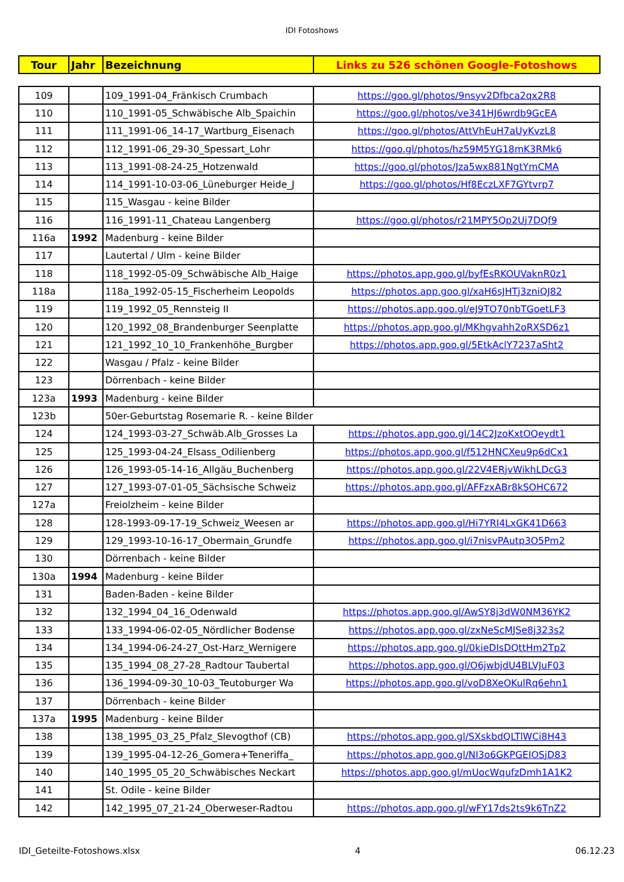IDI Fotoshows
| Tour | Jahr | Bezeichnung | Links zu 526 schönen Google-Fotoshows |
| --- | --- | --- | --- |
| 109 | | 109_1991-04_Fränkisch Crumbach | https://goo.gl/photos/9nsyv2Dfbca2qx2R8 |
| 110 | | 110_1991-05_Schwäbische Alb_Spaichin | https://goo.gl/photos/ve341HJ6wrdb9GcEA |
| 111 | | 111_1991-06_14-17_Wartburg_Eisenach | https://goo.gl/photos/AttVhEuH7aUyKvzL8 |
| 112 | | 112_1991-06_29-30_Spessart_Lohr | https://goo.gl/photos/hz59M5YG18mK3RMk6 |
| 113 | | 113_1991-08-24-25_Hotzenwald | https://goo.gl/photos/Jza5wx881NgtYmCMA |
| 114 | | 114_1991-10-03-06_Lüneburger Heide_J | https://goo.gl/photos/Hf8EczLXF7GYtvrp7 |
| 115 | | 115_Wasgau - keine Bilder | |
| 116 | | 116_1991-11_Chateau Langenberg | https://goo.gl/photos/r21MPY5Qp2Uj7DQf9 |
| 116a | 1992 | Madenburg - keine Bilder | |
| 117 | | Lautertal / Ulm - keine Bilder | |
| 118 | | 118_1992-05-09_Schwäbische Alb_Haige | https://photos.app.goo.gl/byfEsRKOUVaknR0z1 |
| 118a | | 118a_1992-05-15_Fischerheim Leopolds | https://photos.app.goo.gl/xaH6sJHTj3zniQJ82 |
| 119 | | 119_1992_05_Rennsteig II | https://photos.app.goo.gl/eJ9TO70nbTGoetLF3 |
| 120 | | 120_1992_08_Brandenburger Seenplatte | https://photos.app.goo.gl/MKhgvahh2oRXSD6z1 |
| 121 | | 121_1992_10_10_Frankenhöhe_Burgber | https://photos.app.goo.gl/5EtkAclY7237aSht2 |
| 122 | | Wasgau / Pfalz - keine Bilder | |
| 123 | | Dörrenbach - keine Bilder | |
| 123a | 1993 | Madenburg - keine Bilder | |
| 123b | | 50er-Geburtstag Rosemarie R. - keine Bilder | |
| 124 | | 124_1993-03-27_Schwäb.Alb_Grosses La | https://photos.app.goo.gl/14C2JzoKxtOQeydt1 |
| 125 | | 125_1993-04-24_Elsass_Odilienberg | https://photos.app.goo.gl/f512HNCXeu9p6dCx1 |
| 126 | | 126_1993-05-14-16_Allgäu_Buchenberg | https://photos.app.goo.gl/22V4ERjvWikhLDcG3 |
| 127 | | 127_1993-07-01-05_Sächsische Schweiz | https://photos.app.goo.gl/AFFzxABr8kSOHC672 |
| 127a | | Freiolzheim - keine Bilder | |
| 128 | | 128-1993-09-17-19_Schweiz_Weesen ar | https://photos.app.goo.gl/Hi7YRI4LxGK41D663 |
| 129 | | 129_1993-10-16-17_Obermain_Grundfe | https://photos.app.goo.gl/i7nisvPAutp3O5Pm2 |
| 130 | | Dörrenbach - keine Bilder | |
| 130a | 1994 | Madenburg - keine Bilder | |
| 131 | | Baden-Baden - keine Bilder | |
| 132 | | 132_1994_04_16_Odenwald | https://photos.app.goo.gl/AwSY8j3dW0NM36YK2 |
| 133 | | 133_1994-06-02-05_Nördlicher Bodense | https://photos.app.goo.gl/zxNeScMJSe8j323s2 |
| 134 | | 134_1994-06-24-27_Ost-Harz_Wernigere | https://photos.app.goo.gl/0kieDIsDQttHm2Tp2 |
| 135 | | 135_1994_08_27-28_Radtour Taubertal | https://photos.app.goo.gl/O6jwbjdU4BLVJuF03 |
| 136 | | 136_1994-09-30_10-03_Teutoburger Wa | https://photos.app.goo.gl/voD8XeOKulRq6ehn1 |
| 137 | | Dörrenbach - keine Bilder | |
| 137a | 1995 | Madenburg - keine Bilder | |
| 138 | | 138_1995_03_25_Pfalz_Slevogthof (CB) | https://photos.app.goo.gl/SXskbdQLTlWCi8H43 |
| 139 | | 139_1995-04-12-26_Gomera+Teneriffa_ | https://photos.app.goo.gl/NI3o6GKPGEIOSjD83 |
| 140 | | 140_1995_05_20_Schwäbisches Neckart | https://photos.app.goo.gl/mUocWqufzDmh1A1K2 |
| 141 | | St. Odile - keine Bilder | |
| 142 | | 142_1995_07_21-24_Oberweser-Radtou | https://photos.app.goo.gl/wFY17ds2ts9k6TnZ2 |
IDI_Geteilte-Fotoshows.xlsx 4 06.12.23